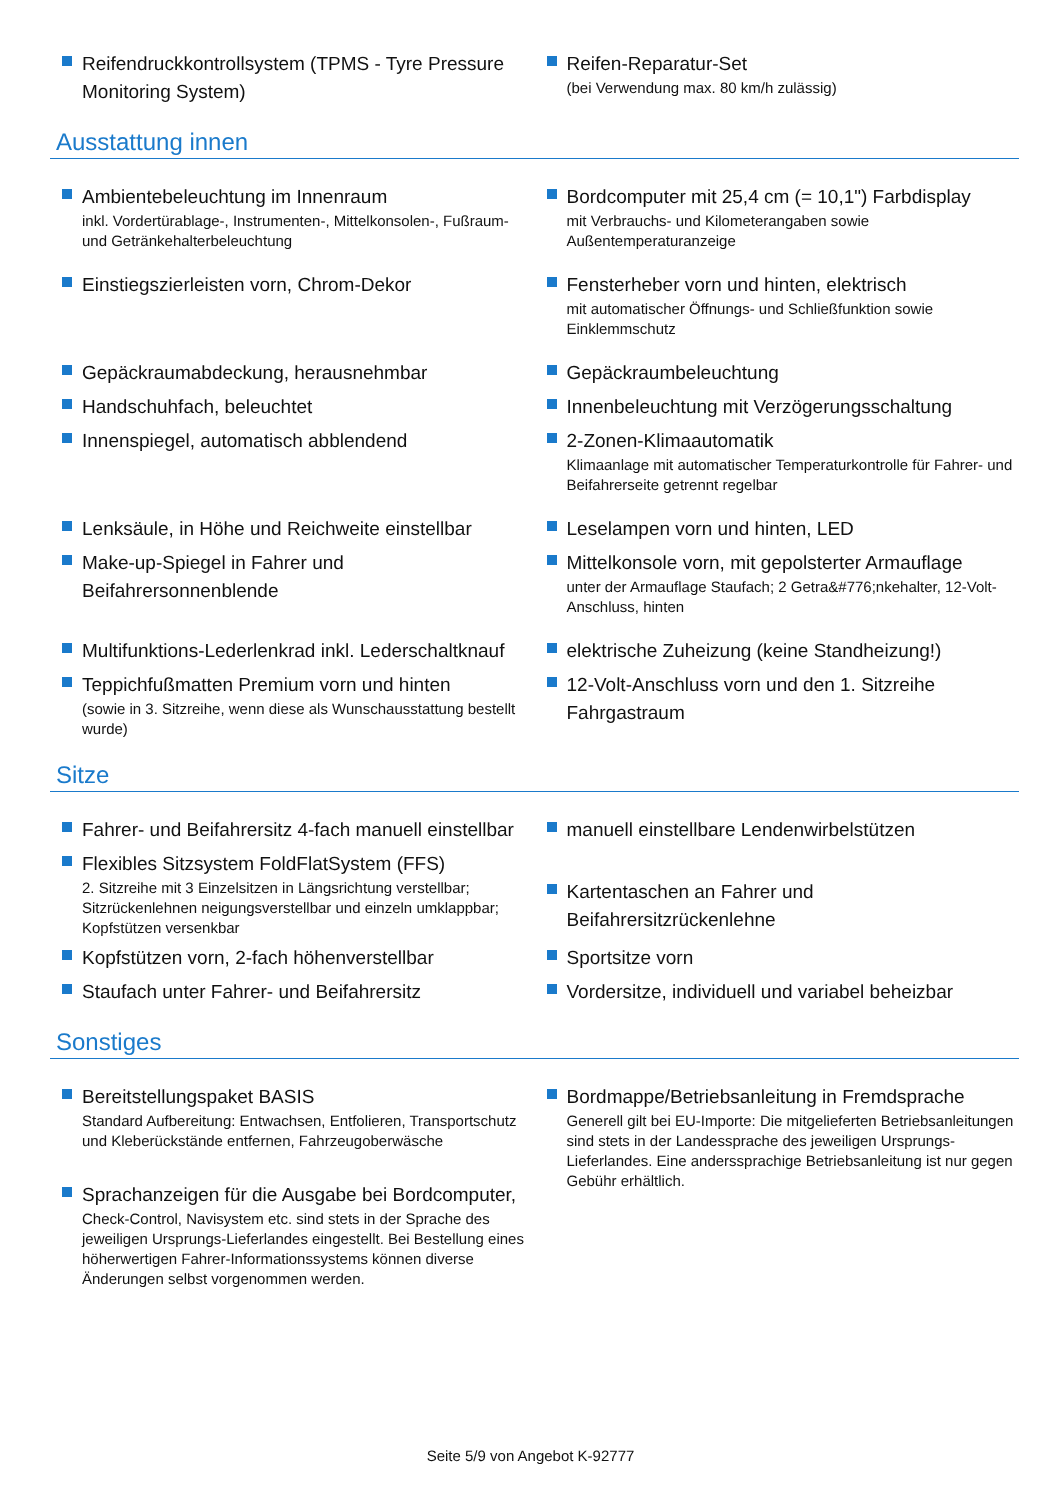Reifendruckkontrollsystem (TPMS - Tyre Pressure Monitoring System)
Reifen-Reparatur-Set
(bei Verwendung max. 80 km/h zulässig)
Ausstattung innen
Ambientebeleuchtung im Innenraum
inkl. Vordertürablage-, Instrumenten-, Mittelkonsolen-, Fußraum- und Getränkehalterbeleuchtung
Bordcomputer mit 25,4 cm (= 10,1") Farbdisplay
mit Verbrauchs- und Kilometerangaben sowie Außentemperaturanzeige
Einstiegszierleisten vorn, Chrom-Dekor Fensterheber vorn und hinten, elektrisch
mit automatischer Öffnungs- und Schließfunktion sowie Einklemmschutz
Gepäckraumabdeckung, herausnehmbar
Handschuhfach, beleuchtet
Innenspiegel, automatisch abblendend
Gepäckraumbeleuchtung
Innenbeleuchtung mit Verzögerungsschaltung
2-Zonen-Klimaautomatik
Klimaanlage mit automatischer Temperaturkontrolle für Fahrer- und Beifahrerseite getrennt regelbar
Lenksäule, in Höhe und Reichweite einstellbar
Make-up-Spiegel in Fahrer und Beifahrersonnenblende
Leselampen vorn und hinten, LED
Mittelkonsole vorn, mit gepolsterter Armauflage
unter der Armauflage Staufach; 2 Getra&#776;nkehalter, 12-Volt-Anschluss, hinten
Multifunktions-Lederlenkrad inkl. Lederschaltknauf
Teppichfußmatten Premium vorn und hinten
(sowie in 3. Sitzreihe, wenn diese als Wunschausstattung bestellt wurde)
elektrische Zuheizung (keine Standheizung!)
12-Volt-Anschluss vorn und den 1. Sitzreihe Fahrgastraum
Sitze
Fahrer- und Beifahrersitz 4-fach manuell einstellbar
Flexibles Sitzsystem FoldFlatSystem (FFS)
2. Sitzreihe mit 3 Einzelsitzen in Längsrichtung verstellbar; Sitzrückenlehnen neigungsverstellbar und einzeln umklappbar; Kopfstützen versenkbar
manuell einstellbare Lendenwirbelstützen
Kartentaschen an Fahrer und Beifahrersitzrückenlehne
Kopfstützen vorn, 2-fach höhenverstellbar
Staufach unter Fahrer- und Beifahrersitz
Sportsitze vorn
Vordersitze, individuell und variabel beheizbar
Sonstiges
Bereitstellungspaket BASIS
Standard Aufbereitung: Entwachsen, Entfolieren, Transportschutz und Kleberückstände entfernen, Fahrzeugoberwäsche
Sprachanzeigen für die Ausgabe bei Bordcomputer,
Check-Control, Navisystem etc. sind stets in der Sprache des jeweiligen Ursprungs-Lieferlandes eingestellt. Bei Bestellung eines höherwertigen Fahrer-Informationssystems können diverse Änderungen selbst vorgenommen werden.
Bordmappe/Betriebsanleitung in Fremdsprache
Generell gilt bei EU-Importe: Die mitgelieferten Betriebsanleitungen sind stets in der Landessprache des jeweiligen Ursprungs-Lieferlandes. Eine andersspraсhige Betriebsanleitung ist nur gegen Gebühr erhältlich.
Seite 5/9 von Angebot K-92777